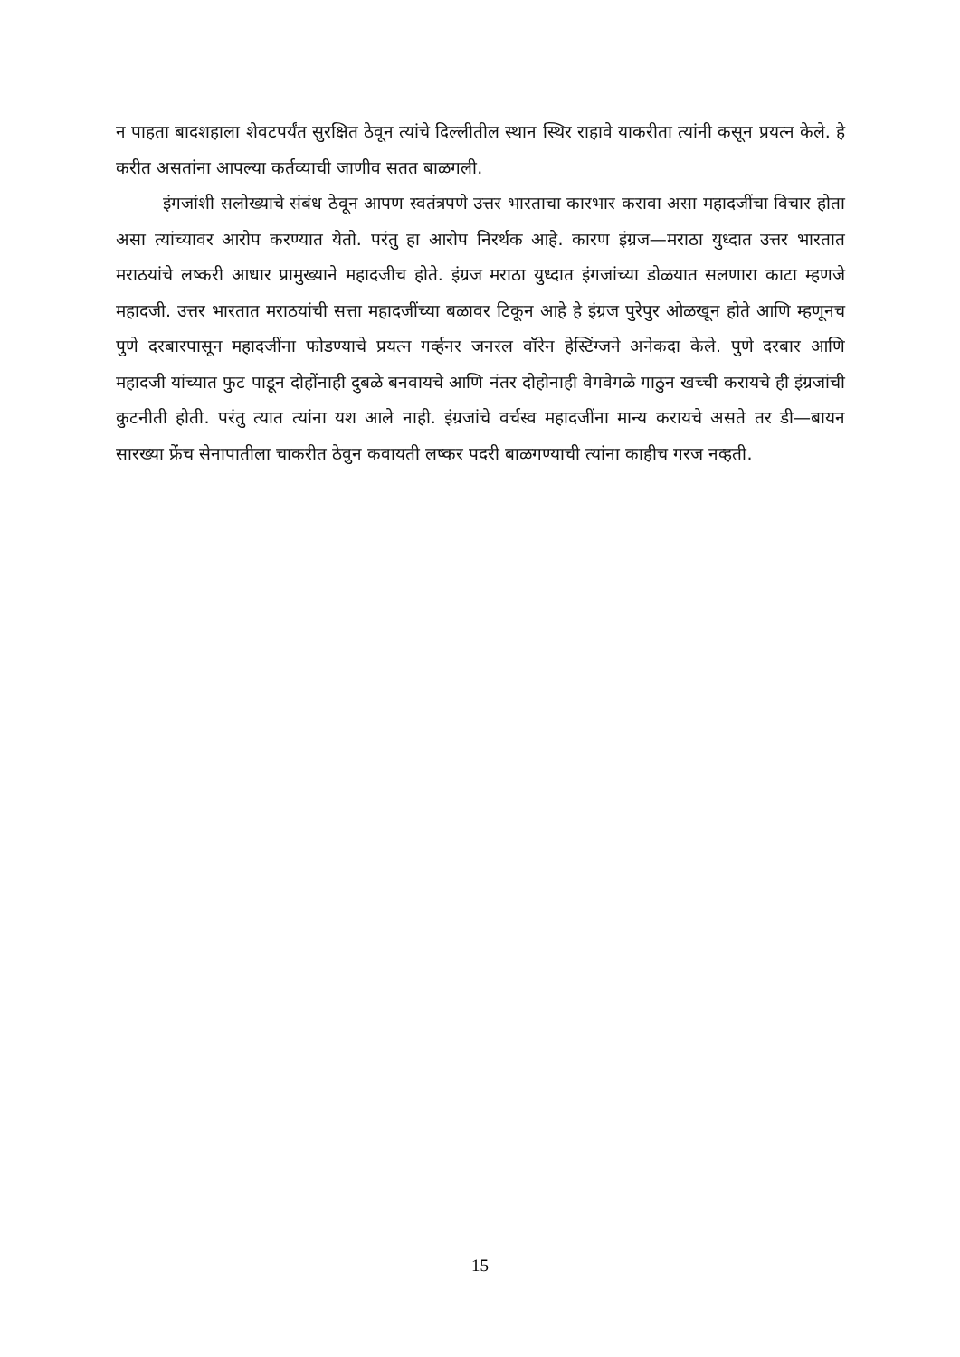न पाहता बादशहाला शेवटपर्यंत सुरक्षित ठेवून त्यांचे दिल्लीतील स्थान स्थिर राहावे याकरीता त्यांनी कसून प्रयत्न केले. हे करीत असतांना आपल्या कर्तव्याची जाणीव सतत बाळगली.
इंगजांशी सलोख्याचे संबंध ठेवून आपण स्वतंत्रपणे उत्तर भारताचा कारभार करावा असा महादजींचा विचार होता असा त्यांच्यावर आरोप करण्यात येतो. परंतु हा आरोप निरर्थक आहे. कारण इंग्रज—मराठा युध्दात उत्तर भारतात मराठयांचे लष्करी आधार प्रामुख्याने महादजीच होते. इंग्रज मराठा युध्दात इंगजांच्या डोळयात सलणारा काटा म्हणजे महादजी. उत्तर भारतात मराठयांची सत्ता महादजींच्या बळावर टिकून आहे हे इंग्रज पुरेपुर ओळखून होते आणि म्हणूनच पुणे दरबारपासून महादजींना फोडण्याचे प्रयत्न गर्व्हनर जनरल वॉरेन हेस्टिंग्जने अनेकदा केले. पुणे दरबार आणि महादजी यांच्यात फुट पाडून दोहोंनाही दुबळे बनवायचे आणि नंतर दोहोनाही वेगवेगळे गाठुन खच्ची करायचे ही इंग्रजांची कुटनीती होती. परंतु त्यात त्यांना यश आले नाही. इंग्रजांचे वर्चस्व महादजींना मान्य करायचे असते तर डी—बायन सारख्या फ्रेंच सेनापातीला चाकरीत ठेवुन कवायती लष्कर पदरी बाळगण्याची त्यांना काहीच गरज नव्हती.
15